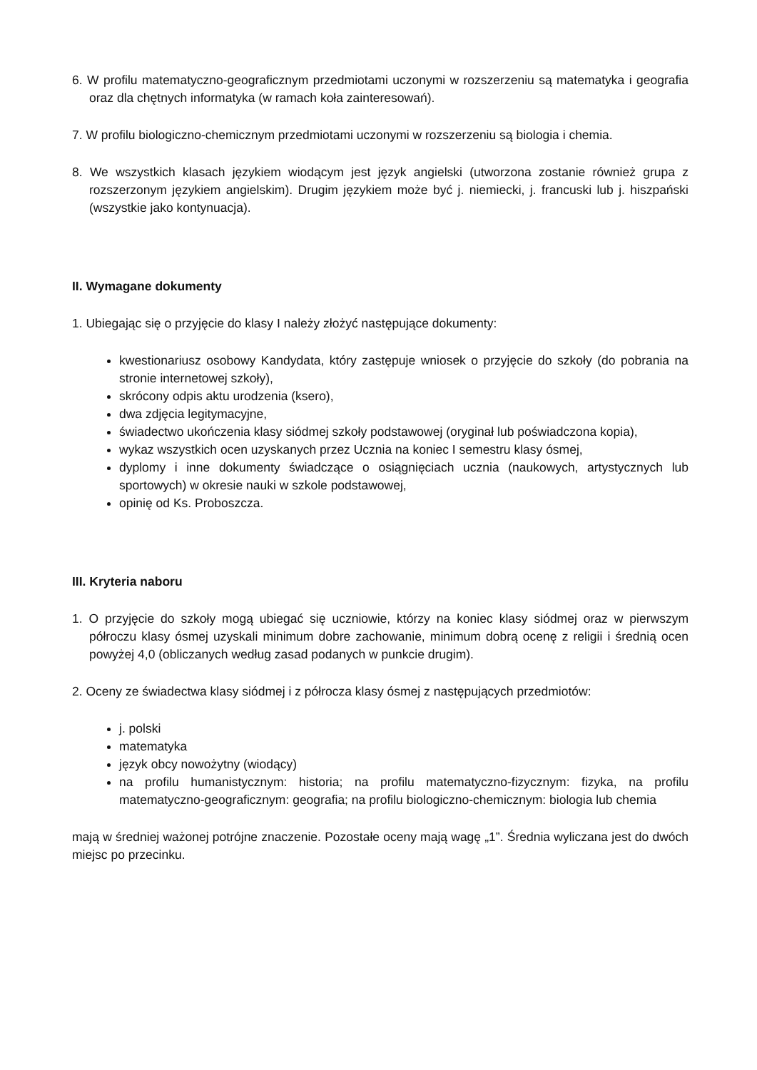6. W profilu matematyczno-geograficznym przedmiotami uczonymi w rozszerzeniu są matematyka i geografia oraz dla chętnych informatyka (w ramach koła zainteresowań).
7. W profilu biologiczno-chemicznym przedmiotami uczonymi w rozszerzeniu są biologia i chemia.
8. We wszystkich klasach językiem wiodącym jest język angielski (utworzona zostanie również grupa z rozszerzonym językiem angielskim). Drugim językiem może być j. niemiecki, j. francuski lub j. hiszpański (wszystkie jako kontynuacja).
II. Wymagane dokumenty
1. Ubiegając się o przyjęcie do klasy I należy złożyć następujące dokumenty:
kwestionariusz osobowy Kandydata, który zastępuje wniosek o przyjęcie do szkoły (do pobrania na stronie internetowej szkoły),
skrócony odpis aktu urodzenia (ksero),
dwa zdjęcia legitymacyjne,
świadectwo ukończenia klasy siódmej szkoły podstawowej (oryginał lub poświadczona kopia),
wykaz wszystkich ocen uzyskanych przez Ucznia na koniec I semestru klasy ósmej,
dyplomy i inne dokumenty świadczące o osiągnięciach ucznia (naukowych, artystycznych lub sportowych) w okresie nauki w szkole podstawowej,
opinię od Ks. Proboszcza.
III. Kryteria naboru
1. O przyjęcie do szkoły mogą ubiegać się uczniowie, którzy na koniec klasy siódmej oraz w pierwszym półroczu klasy ósmej uzyskali minimum dobre zachowanie, minimum dobrą ocenę z religii i średnią ocen powyżej 4,0 (obliczanych według zasad podanych w punkcie drugim).
2. Oceny ze świadectwa klasy siódmej i z półrocza klasy ósmej z następujących przedmiotów:
j. polski
matematyka
język obcy nowożytny (wiodący)
na profilu humanistycznym: historia; na profilu matematyczno-fizycznym: fizyka, na profilu matematyczno-geograficznym: geografia; na profilu biologiczno-chemicznym: biologia lub chemia
mają w średniej ważonej potrójne znaczenie. Pozostałe oceny mają wagę „1”. Średnia wyliczana jest do dwóch miejsc po przecinku.